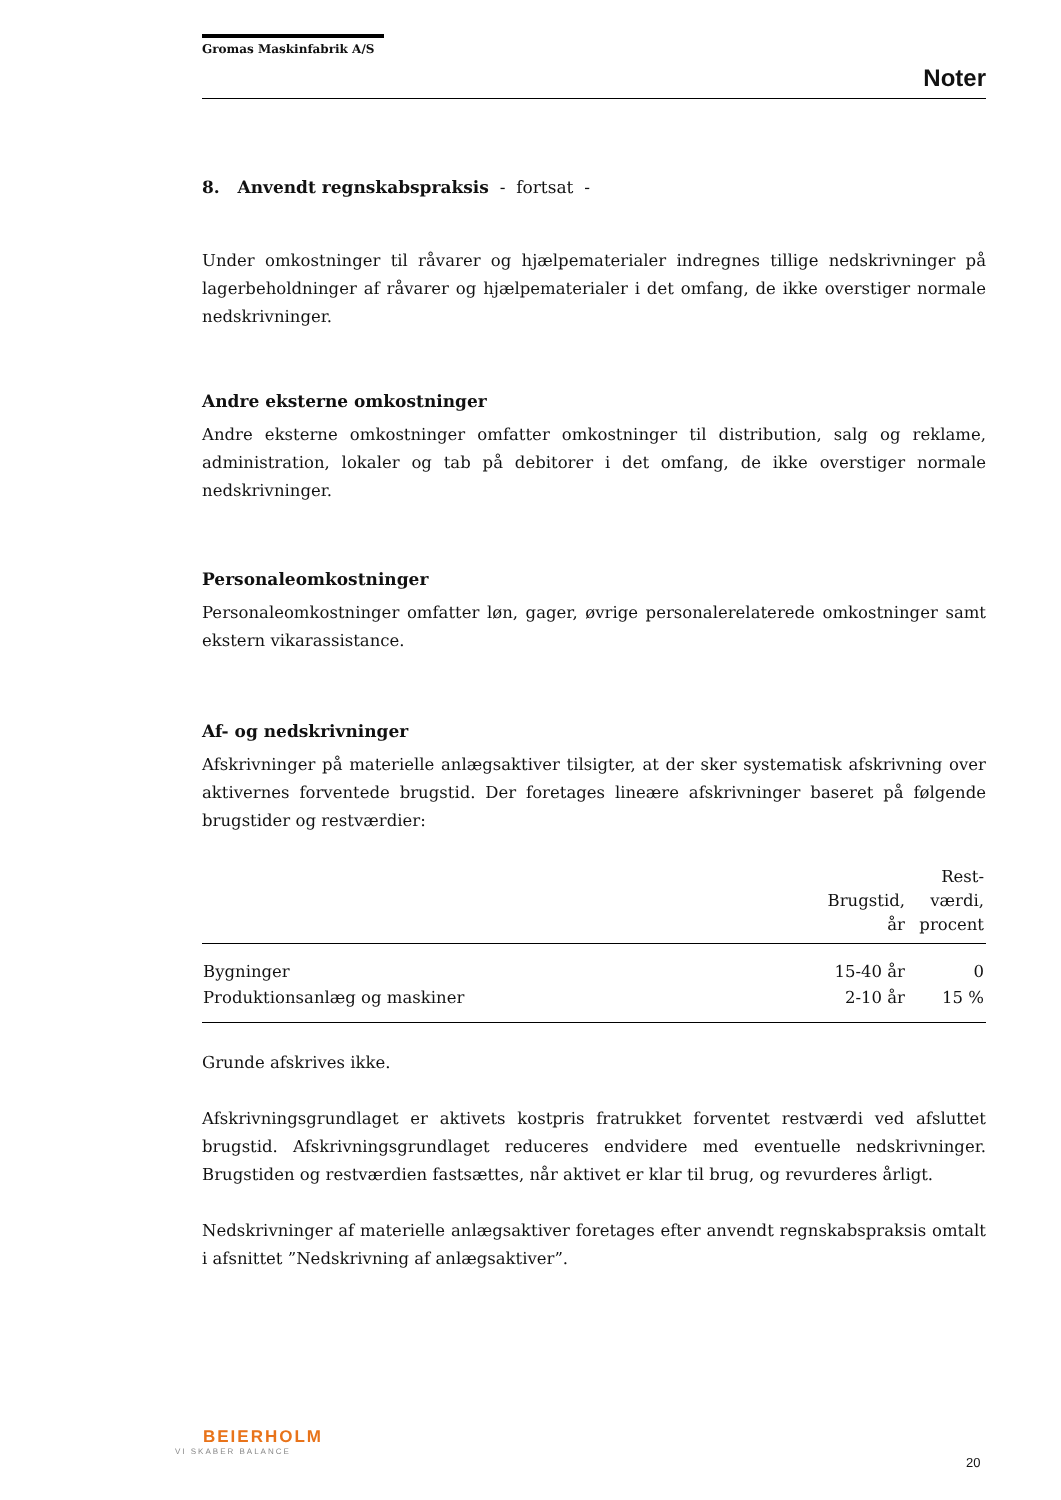Gromas Maskinfabrik A/S
Noter
8. Anvendt regnskabspraksis - fortsat -
Under omkostninger til råvarer og hjælpematerialer indregnes tillige nedskrivninger på lagerbeholdninger af råvarer og hjælpematerialer i det omfang, de ikke overstiger normale nedskrivninger.
Andre eksterne omkostninger
Andre eksterne omkostninger omfatter omkostninger til distribution, salg og reklame, administration, lokaler og tab på debitorer i det omfang, de ikke overstiger normale nedskrivninger.
Personaleomkostninger
Personaleomkostninger omfatter løn, gager, øvrige personalerelaterede omkostninger samt ekstern vikarassistance.
Af- og nedskrivninger
Afskrivninger på materielle anlægsaktiver tilsigter, at der sker systematisk afskrivning over aktivernes forventede brugstid. Der foretages lineære afskrivninger baseret på følgende brugstider og restværdier:
| | Brugstid, år | Rest- værdi, procent |
| --- | --- | --- |
| Bygninger | 15-40 år | 0 |
| Produktionsanlæg og maskiner | 2-10 år | 15 % |
Grunde afskrives ikke.
Afskrivningsgrundlaget er aktivets kostpris fratrukket forventet restværdi ved afsluttet brugstid. Afskrivningsgrundlaget reduceres endvidere med eventuelle nedskrivninger. Brugstiden og restværdien fastsættes, når aktivet er klar til brug, og revurderes årligt.
Nedskrivninger af materielle anlægsaktiver foretages efter anvendt regnskabspraksis omtalt i afsnittet ”Nedskrivning af anlægsaktiver”.
BEIERHOLM
VI SKABER BALANCE
20